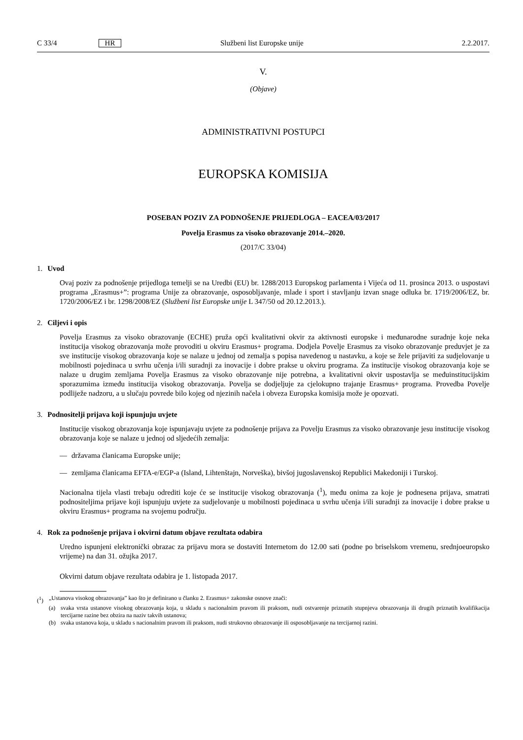C 33/4
HR
Službeni list Europske unije 2.2.2017.
V.
(Objave)
ADMINISTRATIVNI POSTUPCI
EUROPSKA KOMISIJA
POSEBAN POZIV ZA PODNOŠENJE PRIJEDLOGA – EACEA/03/2017
Povelja Erasmus za visoko obrazovanje 2014.–2020.
(2017/C 33/04)
1. Uvod
Ovaj poziv za podnošenje prijedloga temelji se na Uredbi (EU) br. 1288/2013 Europskog parlamenta i Vijeća od 11. prosinca 2013. o uspostavi programa „Erasmus+”: programa Unije za obrazovanje, osposobljavanje, mlade i sport i stavljanju izvan snage odluka br. 1719/2006/EZ, br. 1720/2006/EZ i br. 1298/2008/EZ (Službeni list Europske unije L 347/50 od 20.12.2013.).
2. Ciljevi i opis
Povelja Erasmus za visoko obrazovanje (ECHE) pruža opći kvalitativni okvir za aktivnosti europske i međunarodne suradnje koje neka institucija visokog obrazovanja može provoditi u okviru Erasmus+ programa. Dodjela Povelje Erasmus za visoko obrazovanje preduvjet je za sve institucije visokog obrazovanja koje se nalaze u jednoj od zemalja s popisa navedenog u nastavku, a koje se žele prijaviti za sudjelovanje u mobilnosti pojedinaca u svrhu učenja i/ili suradnji za inovacije i dobre prakse u okviru programa. Za institucije visokog obrazovanja koje se nalaze u drugim zemljama Povelja Erasmus za visoko obrazovanje nije potrebna, a kvalitativni okvir uspostavlja se međuinstitucijskim sporazumima između institucija visokog obrazovanja. Povelja se dodjeljuje za cjelokupno trajanje Erasmus+ programa. Provedba Povelje podliježe nadzoru, a u slučaju povrede bilo kojeg od njezinih načela i obveza Europska komisija može je opozvati.
3. Podnositelji prijava koji ispunjuju uvjete
Institucije visokog obrazovanja koje ispunjavaju uvjete za podnošenje prijava za Povelju Erasmus za visoko obrazovanje jesu institucije visokog obrazovanja koje se nalaze u jednoj od sljedećih zemalja:
— državama članicama Europske unije;
— zemljama članicama EFTA-e/EGP-a (Island, Lihtenštajn, Norveška), bivšoj jugoslavenskoj Republici Makedoniji i Turskoj.
Nacionalna tijela vlasti trebaju odrediti koje će se institucije visokog obrazovanja (<sup>1</sup>), među onima za koje je podnesena prijava, smatrati podnositeljima prijave koji ispunjuju uvjete za sudjelovanje u mobilnosti pojedinaca u svrhu učenja i/ili suradnji za inovacije i dobre prakse u okviru Erasmus+ programa na svojemu području.
4. Rok za podnošenje prijava i okvirni datum objave rezultata odabira
Uredno ispunjeni elektronički obrazac za prijavu mora se dostaviti Internetom do 12.00 sati (podne po briselskom vremenu, srednjoeuropsko vrijeme) na dan 31. ožujka 2017.
Okvirni datum objave rezultata odabira je 1. listopada 2017.
(<sup>1</sup>) „Ustanova visokog obrazovanja” kao što je definirano u članku 2. Erasmus+ zakonske osnove znači:
(a) svaka vrsta ustanove visokog obrazovanja koja, u skladu s nacionalnim pravom ili praksom, nudi ostvarenje priznatih stupnjeva obrazovanja ili drugih priznatih kvalifikacija tercijarne razine bez obzira na naziv takvih ustanova;
(b) svaka ustanova koja, u skladu s nacionalnim pravom ili praksom, nudi strukovno obrazovanje ili osposobljavanje na tercijarnoj razini.